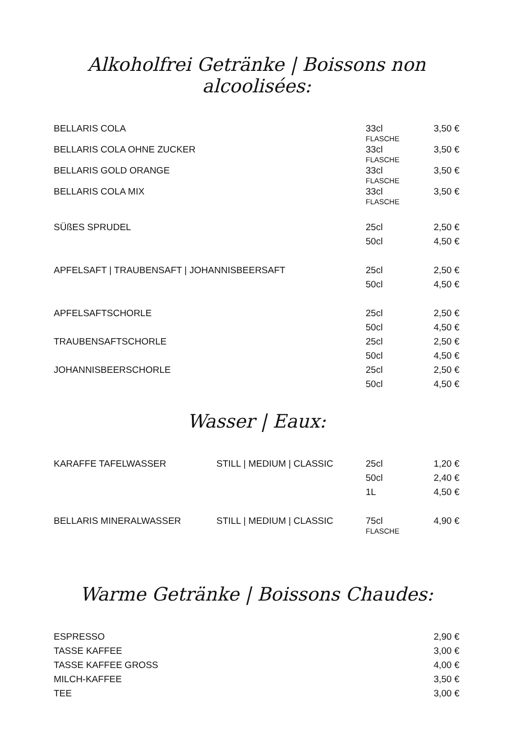Alkoholfrei Getränke | Boissons non alcoolisées:
| BELLARIS COLA | 33cl FLASCHE | 3,50 € |
| BELLARIS COLA OHNE ZUCKER | 33cl FLASCHE | 3,50 € |
| BELLARIS GOLD ORANGE | 33cl FLASCHE | 3,50 € |
| BELLARIS COLA MIX | 33cl FLASCHE | 3,50 € |
| SÜßES SPRUDEL | 25cl | 2,50 € |
| | 50cl | 4,50 € |
| APFELSAFT / TRAUBENSAFT / JOHANNISBEERSAFT | 25cl | 2,50 € |
| | 50cl | 4,50 € |
| APFELSAFTSCHORLE | 25cl | 2,50 € |
| | 50cl | 4,50 € |
| TRAUBENSAFTSCHORLE | 25cl | 2,50 € |
| | 50cl | 4,50 € |
| JOHANNISBEERSCHORLE | 25cl | 2,50 € |
| | 50cl | 4,50 € |
Wasser | Eaux:
| KARAFFE TAFELWASSER | STILL / MEDIUM / CLASSIC | 25cl | 1,20 € |
| | | 50cl | 2,40 € |
| | | 1L | 4,50 € |
| BELLARIS MINERALWASSER | STILL / MEDIUM / CLASSIC | 75cl FLASCHE | 4,90 € |
Warme Getränke | Boissons Chaudes:
| ESPRESSO | 2,90 € |
| TASSE KAFFEE | 3,00 € |
| TASSE KAFFEE GROSS | 4,00 € |
| MILCH-KAFFEE | 3,50 € |
| TEE | 3,00 € |